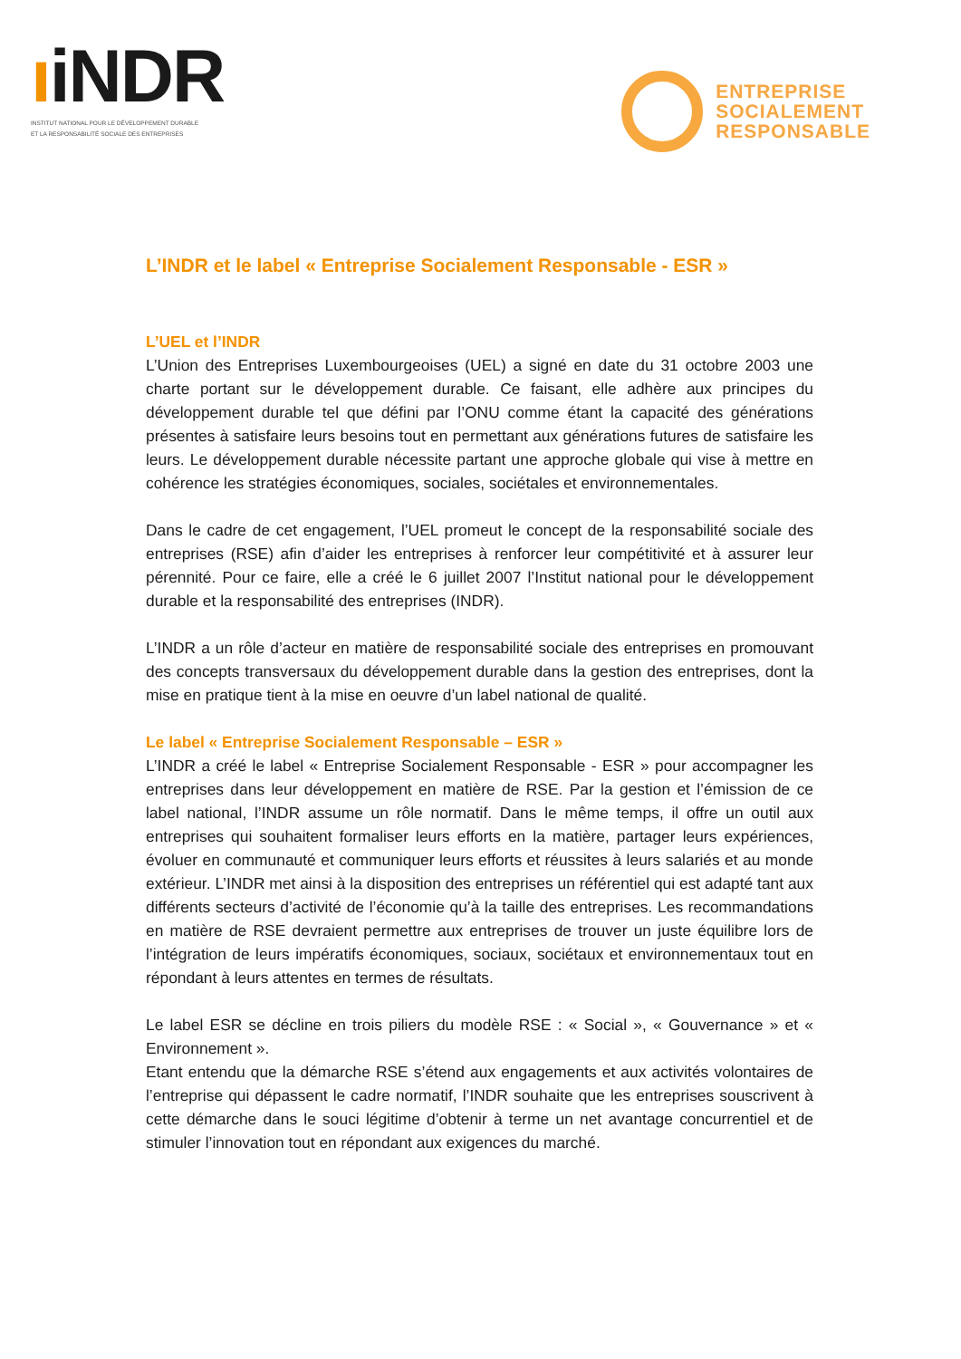ıiNDR
INSTITUT NATIONAL POUR LE DÉVELOPPEMENT DURABLE
ET LA RESPONSABILITÉ SOCIALE DES ENTREPRISES
ENTREPRISE
SOCIALEMENT
RESPONSABLE
L’INDR et le label « Entreprise Socialement Responsable - ESR »
L’UEL et l’INDR
L’Union des Entreprises Luxembourgeoises (UEL) a signé en date du 31 octobre 2003 une charte portant sur le développement durable. Ce faisant, elle adhère aux principes du développement durable tel que défini par l’ONU comme étant la capacité des générations présentes à satisfaire leurs besoins tout en permettant aux générations futures de satisfaire les leurs. Le développement durable nécessite partant une approche globale qui vise à mettre en cohérence les stratégies économiques, sociales, sociétales et environnementales.
Dans le cadre de cet engagement, l’UEL promeut le concept de la responsabilité sociale des entreprises (RSE) afin d’aider les entreprises à renforcer leur compétitivité et à assurer leur pérennité. Pour ce faire, elle a créé le 6 juillet 2007 l’Institut national pour le développement durable et la responsabilité des entreprises (INDR).
L’INDR a un rôle d’acteur en matière de responsabilité sociale des entreprises en promouvant des concepts transversaux du développement durable dans la gestion des entreprises, dont la mise en pratique tient à la mise en oeuvre d’un label national de qualité.
Le label « Entreprise Socialement Responsable – ESR »
L’INDR a créé le label « Entreprise Socialement Responsable - ESR » pour accompagner les entreprises dans leur développement en matière de RSE. Par la gestion et l’émission de ce label national, l’INDR assume un rôle normatif. Dans le même temps, il offre un outil aux entreprises qui souhaitent formaliser leurs efforts en la matière, partager leurs expériences, évoluer en communauté et communiquer leurs efforts et réussites à leurs salariés et au monde extérieur. L’INDR met ainsi à la disposition des entreprises un référentiel qui est adapté tant aux différents secteurs d’activité de l’économie qu’à la taille des entreprises. Les recommandations en matière de RSE devraient permettre aux entreprises de trouver un juste équilibre lors de l’intégration de leurs impératifs économiques, sociaux, sociétaux et environnementaux tout en répondant à leurs attentes en termes de résultats.
Le label ESR se décline en trois piliers du modèle RSE : « Social », « Gouvernance » et « Environnement ».
Etant entendu que la démarche RSE s’étend aux engagements et aux activités volontaires de l’entreprise qui dépassent le cadre normatif, l’INDR souhaite que les entreprises souscrivent à cette démarche dans le souci légitime d’obtenir à terme un net avantage concurrentiel et de stimuler l’innovation tout en répondant aux exigences du marché.